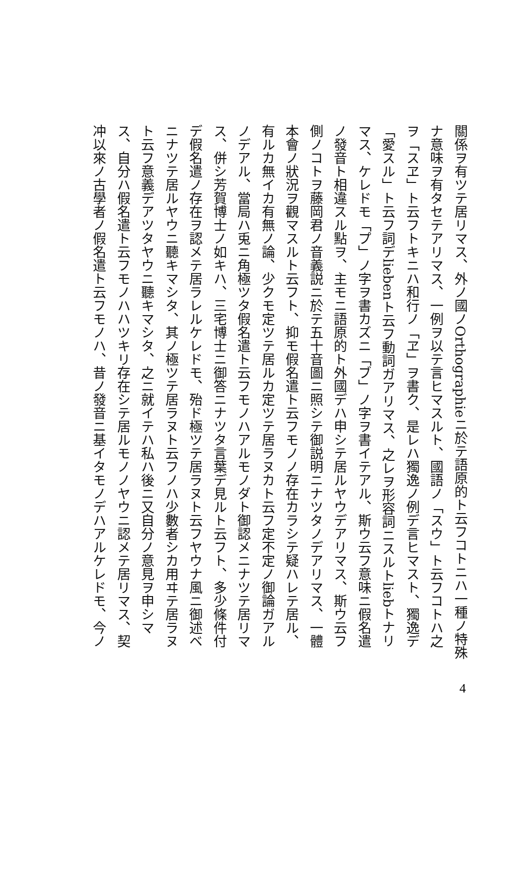關係ヲ有ツテ居リマス、外ノ國ノOrthographieニ於テ語原的ト云フコトニハ一種ノ特殊
ナ意味ヲ有タセテアリマス、一例ヲ以テ言ヒマスルト、國語ノ「スウ」ト云フコトハ之
ヲ「スヱ」ト云フトキニハ和行ノ「ヱ」ヲ書ク、是レハ獨逸ノ例デ言ヒマスト、獨逸デ
「愛スル」ト云フ詞デliebenト云フ動詞ガアリマス、之レヲ形容詞ニスルトliebトナリ
マス、ケレドモ「プ」ノ字ヲ書カズニ「ブ」ノ字ヲ書イテアル、斯ウ云フ意味ニ假名遣
ノ發音ト相違スル點ヲ、主モニ語原的ト外國デハ申シテ居ルヤウデアリマス、斯ウ云フ
側ノコトヲ藤岡君ノ音義説ニ於テ五十音圖ニ照シテ御説明ニナツタノデアリマス、一體
本會ノ狀況ヲ觀マスルト云フト、抑モ假名遣ト云フモノノ存在カラシテ疑ハレテ居ル、
有ルカ無イカ有無ノ論、少クモ定ツテ居ルカ定ツテ居ラヌカト云フ定不定ノ御論ガアル
ノデアル、當局ハ兎ニ角極ツタ假名遣ト云フモノハアルモノダト御認メニナツテ居リマ
ス、併シ芳賀博士ノ如キハ、三宅博士ニ御答ニナツタ言葉デ見ルト云フト、多少條件付
デ假名遣ノ存在ヲ認メテ居ラレルケレドモ、殆ド極ツテ居ラヌト云フヤウナ風ニ御述ベ
ニナツテ居ルヤウニ聽キマシタ、其ノ極ツテ居ラヌト云フノハ少數者シカ用ヰテ居ラヌ
ト云フ意義デアツタヤウニ聽キマシタ、之ニ就イテハ私ハ後ニ又自分ノ意見ヲ申シマ
ス、自分ハ假名遣ト云フモノハハツキリ存在シテ居ルモノノヤウニ認メテ居リマス、契
冲以來ノ古學者ノ假名遣ト云フモノハ、昔ノ發音ニ基イタモノデハアルケレドモ、今ノ
4